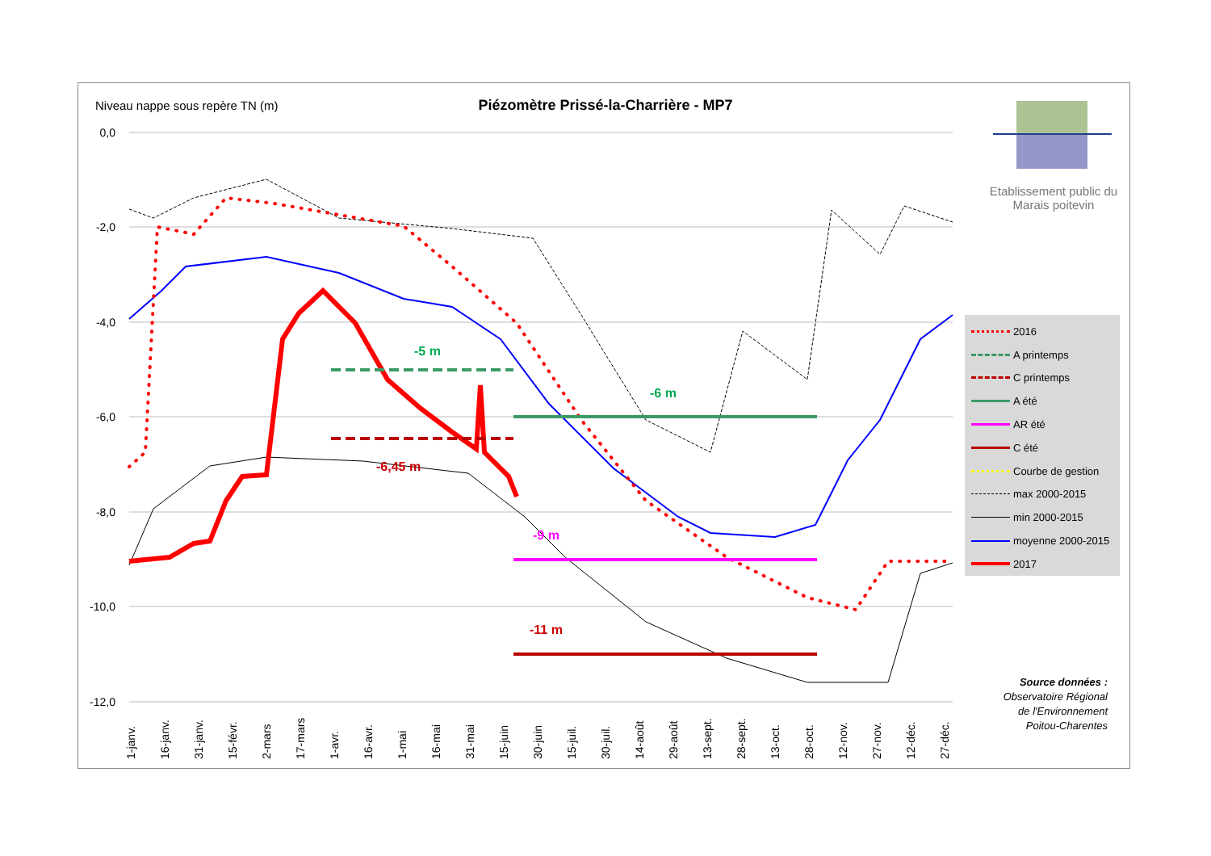Niveau nappe sous repère TN (m)
Piézomètre Prissé-la-Charrière - MP7
0,0
-2,0
-4,0
-6,0
-8,0
-10,0
-12,0
1-janv.
16-janv.
31-janv.
15-févr.
2-mars
17-mars
1-avr.
16-avr.
1-mai
16-mai
31-mai
15-juin
30-juin
15-juil.
30-juil.
14-août
29-août
13-sept.
28-sept.
13-oct.
28-oct.
12-nov.
27-nov.
12-déc.
27-déc.
-5 m
-6 m
-6,45 m
-9 m
-11 m
Etablissement public du Marais poitevin
2016
A printemps
C printemps
A été
AR été
C été
Courbe de gestion
max 2000-2015
min 2000-2015
moyenne 2000-2015
2017
Source données :
Observatoire Régional de l'Environnement Poitou-Charentes